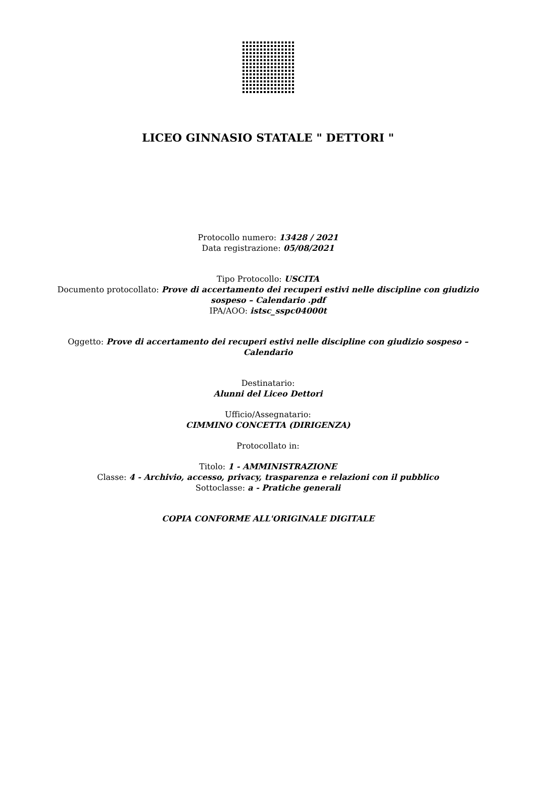LICEO GINNASIO STATALE " DETTORI "
Protocollo numero: 13428 / 2021
Data registrazione: 05/08/2021
Tipo Protocollo: USCITA
Documento protocollato: Prove di accertamento dei recuperi estivi nelle discipline con giudizio
sospeso – Calendario .pdf
IPA/AOO: istsc_sspc04000t
Oggetto: Prove di accertamento dei recuperi estivi nelle discipline con giudizio sospeso –
Calendario
Destinatario:
Alunni del Liceo Dettori
Ufficio/Assegnatario:
CIMMINO CONCETTA (DIRIGENZA)
Protocollato in:
Titolo: 1 - AMMINISTRAZIONE
Classe: 4 - Archivio, accesso, privacy, trasparenza e relazioni con il pubblico
Sottoclasse: a - Pratiche generali
COPIA CONFORME ALL'ORIGINALE DIGITALE